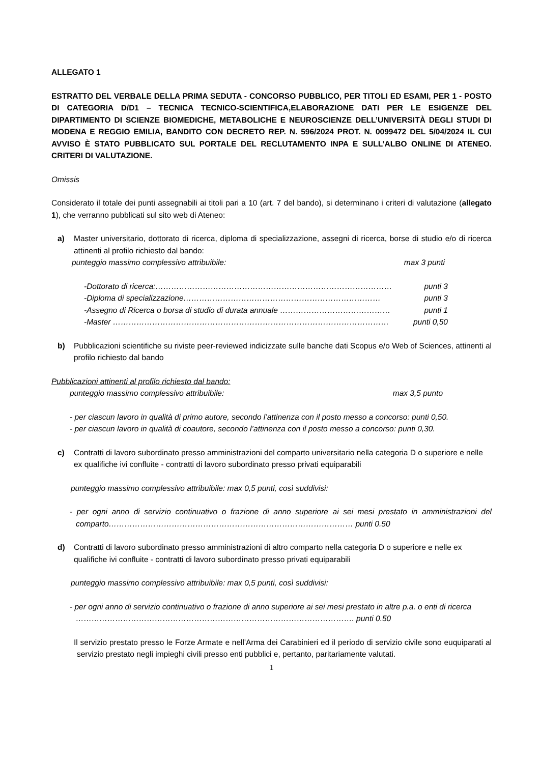ALLEGATO 1
ESTRATTO DEL VERBALE DELLA PRIMA SEDUTA - CONCORSO PUBBLICO, PER TITOLI ED ESAMI, PER 1 - POSTO DI CATEGORIA D/D1 – TECNICA TECNICO-SCIENTIFICA,ELABORAZIONE DATI PER LE ESIGENZE DEL DIPARTIMENTO DI SCIENZE BIOMEDICHE, METABOLICHE E NEUROSCIENZE DELL’UNIVERSITÀ DEGLI STUDI DI MODENA E REGGIO EMILIA, BANDITO CON DECRETO REP. N. 596/2024 PROT. N. 0099472 DEL 5/04/2024 IL CUI AVVISO È STATO PUBBLICATO SUL PORTALE DEL RECLUTAMENTO INPA E SULL’ALBO ONLINE DI ATENEO. CRITERI DI VALUTAZIONE.
Omissis
Considerato il totale dei punti assegnabili ai titoli pari a 10 (art. 7 del bando), si determinano i criteri di valutazione (allegato 1), che verranno pubblicati sul sito web di Ateneo:
a) Master universitario, dottorato di ricerca, diploma di specializzazione, assegni di ricerca, borse di studio e/o di ricerca attinenti al profilo richiesto dal bando:
punteggio massimo complessivo attribuibile: max 3 punti
-Dottorato di ricerca:……………………………………………………………………………… punti 3
-Diploma di specializzazione………………………………………………………………… punti 3
-Assegno di Ricerca o borsa di studio di durata annuale …………………………………… punti 1
-Master …………………………………………………………………………………………… punti 0,50
b) Pubblicazioni scientifiche su riviste peer-reviewed indicizzate sulle banche dati Scopus e/o Web of Sciences, attinenti al profilo richiesto dal bando
Pubblicazioni attinenti al profilo richiesto dal bando:
punteggio massimo complessivo attribuibile: max 3,5 punto
- per ciascun lavoro in qualità di primo autore, secondo l’attinenza con il posto messo a concorso: punti 0,50.
- per ciascun lavoro in qualità di coautore, secondo l’attinenza con il posto messo a concorso: punti 0,30.
c) Contratti di lavoro subordinato presso amministrazioni del comparto universitario nella categoria D o superiore e nelle ex qualifiche ivi confluite - contratti di lavoro subordinato presso privati equiparabili
punteggio massimo complessivo attribuibile: max 0,5 punti, così suddivisi:
- per ogni anno di servizio continuativo o frazione di anno superiore ai sei mesi prestato in amministrazioni del comparto………………………………………………………………………………… punti 0.50
d) Contratti di lavoro subordinato presso amministrazioni di altro comparto nella categoria D o superiore e nelle ex qualifiche ivi confluite - contratti di lavoro subordinato presso privati equiparabili
punteggio massimo complessivo attribuibile: max 0,5 punti, così suddivisi:
- per ogni anno di servizio continuativo o frazione di anno superiore ai sei mesi prestato in altre p.a. o enti di ricerca ……………………………………………………………………………………………. punti 0.50
Il servizio prestato presso le Forze Armate e nell'Arma dei Carabinieri ed il periodo di servizio civile sono euquiparati al servizio prestato negli impieghi civili presso enti pubblici e, pertanto, paritariamente valutati.
1